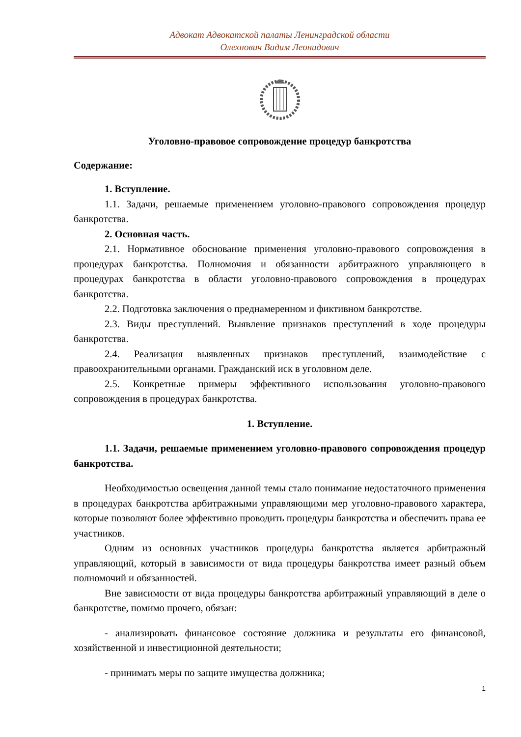Адвокат Адвокатской палаты Ленинградской области
Олехнович Вадим Леонидович
Уголовно-правовое сопровождение процедур банкротства
Содержание:
1. Вступление.
1.1. Задачи, решаемые применением уголовно-правового сопровождения процедур банкротства.
2. Основная часть.
2.1. Нормативное обоснование применения уголовно-правового сопровождения в процедурах банкротства. Полномочия и обязанности арбитражного управляющего в процедурах банкротства в области уголовно-правового сопровождения в процедурах банкротства.
2.2. Подготовка заключения о преднамеренном и фиктивном банкротстве.
2.3. Виды преступлений. Выявление признаков преступлений в ходе процедуры банкротства.
2.4. Реализация выявленных признаков преступлений, взаимодействие с правоохранительными органами. Гражданский иск в уголовном деле.
2.5. Конкретные примеры эффективного использования уголовно-правового сопровождения в процедурах банкротства.
1. Вступление.
1.1. Задачи, решаемые применением уголовно-правового сопровождения процедур банкротства.
Необходимостью освещения данной темы стало понимание недостаточного применения в процедурах банкротства арбитражными управляющими мер уголовно-правового характера, которые позволяют более эффективно проводить процедуры банкротства и обеспечить права ее участников.
Одним из основных участников процедуры банкротства является арбитражный управляющий, который в зависимости от вида процедуры банкротства имеет разный объем полномочий и обязанностей.
Вне зависимости от вида процедуры банкротства арбитражный управляющий в деле о банкротстве, помимо прочего, обязан:
- анализировать финансовое состояние должника и результаты его финансовой, хозяйственной и инвестиционной деятельности;
- принимать меры по защите имущества должника;
1